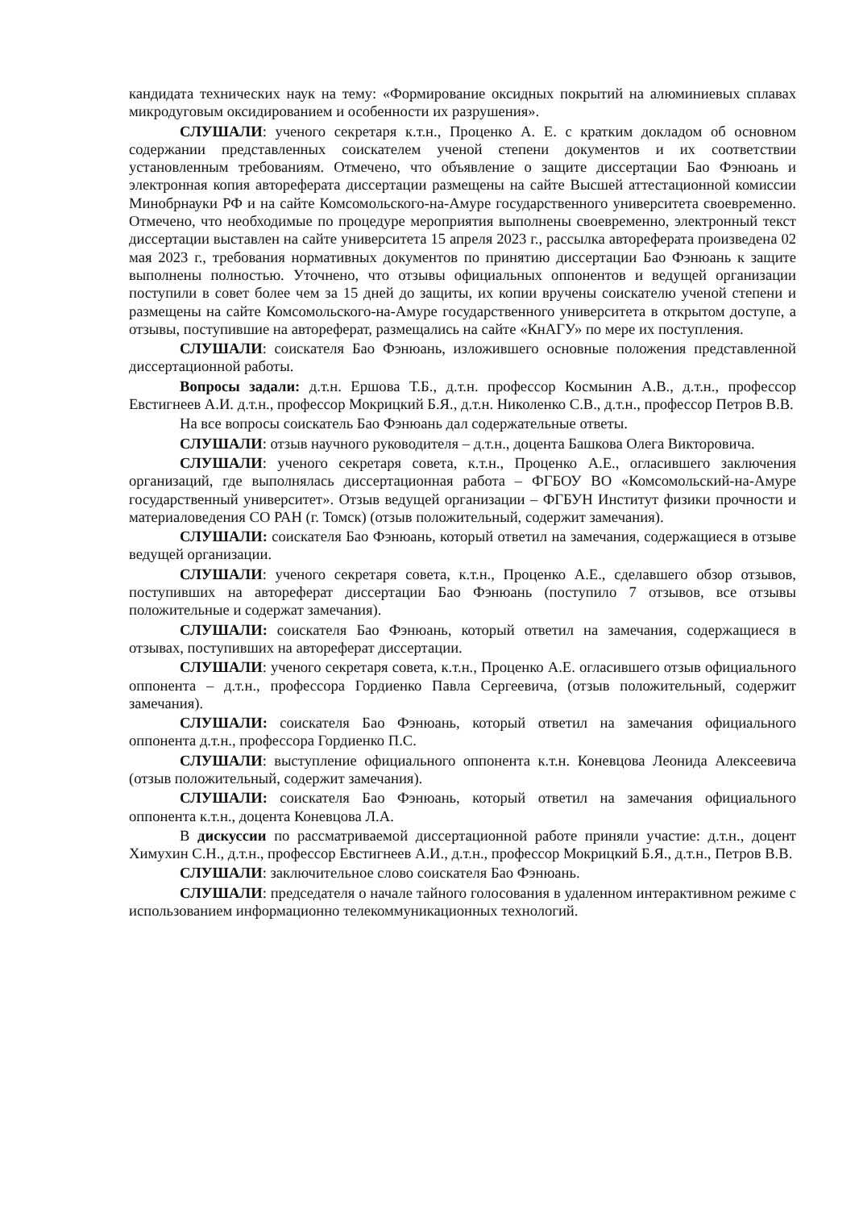кандидата технических наук на тему: «Формирование оксидных покрытий на алюминиевых сплавах микродуговым оксидированием и особенности их разрушения».
СЛУШАЛИ: ученого секретаря к.т.н., Проценко А. Е. с кратким докладом об основном содержании представленных соискателем ученой степени документов и их соответствии установленным требованиям. Отмечено, что объявление о защите диссертации Бао Фэнюань и электронная копия автореферата диссертации размещены на сайте Высшей аттестационной комиссии Минобрнауки РФ и на сайте Комсомольского-на-Амуре государственного университета своевременно. Отмечено, что необходимые по процедуре мероприятия выполнены своевременно, электронный текст диссертации выставлен на сайте университета 15 апреля 2023 г., рассылка автореферата произведена 02 мая 2023 г., требования нормативных документов по принятию диссертации Бао Фэнюань к защите выполнены полностью. Уточнено, что отзывы официальных оппонентов и ведущей организации поступили в совет более чем за 15 дней до защиты, их копии вручены соискателю ученой степени и размещены на сайте Комсомольского-на-Амуре государственного университета в открытом доступе, а отзывы, поступившие на автореферат, размещались на сайте «КнАГУ» по мере их поступления.
СЛУШАЛИ: соискателя Бао Фэнюань, изложившего основные положения представленной диссертационной работы.
Вопросы задали: д.т.н. Ершова Т.Б., д.т.н. профессор Космынин А.В., д.т.н., профессор Евстигнеев А.И. д.т.н., профессор Мокрицкий Б.Я., д.т.н. Николенко С.В., д.т.н., профессор Петров В.В.
На все вопросы соискатель Бао Фэнюань дал содержательные ответы.
СЛУШАЛИ: отзыв научного руководителя – д.т.н., доцента Башкова Олега Викторовича.
СЛУШАЛИ: ученого секретаря совета, к.т.н., Проценко А.Е., огласившего заключения организаций, где выполнялась диссертационная работа – ФГБОУ ВО «Комсомольский-на-Амуре государственный университет». Отзыв ведущей организации – ФГБУН Институт физики прочности и материаловедения СО РАН (г. Томск) (отзыв положительный, содержит замечания).
СЛУШАЛИ: соискателя Бао Фэнюань, который ответил на замечания, содержащиеся в отзыве ведущей организации.
СЛУШАЛИ: ученого секретаря совета, к.т.н., Проценко А.Е., сделавшего обзор отзывов, поступивших на автореферат диссертации Бао Фэнюань (поступило 7 отзывов, все отзывы положительные и содержат замечания).
СЛУШАЛИ: соискателя Бао Фэнюань, который ответил на замечания, содержащиеся в отзывах, поступивших на автореферат диссертации.
СЛУШАЛИ: ученого секретаря совета, к.т.н., Проценко А.Е. огласившего отзыв официального оппонента – д.т.н., профессора Гордиенко Павла Сергеевича, (отзыв положительный, содержит замечания).
СЛУШАЛИ: соискателя Бао Фэнюань, который ответил на замечания официального оппонента д.т.н., профессора Гордиенко П.С.
СЛУШАЛИ: выступление официального оппонента к.т.н. Коневцова Леонида Алексеевича (отзыв положительный, содержит замечания).
СЛУШАЛИ: соискателя Бао Фэнюань, который ответил на замечания официального оппонента к.т.н., доцента Коневцова Л.А.
В дискуссии по рассматриваемой диссертационной работе приняли участие: д.т.н., доцент Химухин С.Н., д.т.н., профессор Евстигнеев А.И., д.т.н., профессор Мокрицкий Б.Я., д.т.н., Петров В.В.
СЛУШАЛИ: заключительное слово соискателя Бао Фэнюань.
СЛУШАЛИ: председателя о начале тайного голосования в удаленном интерактивном режиме с использованием информационно телекоммуникационных технологий.